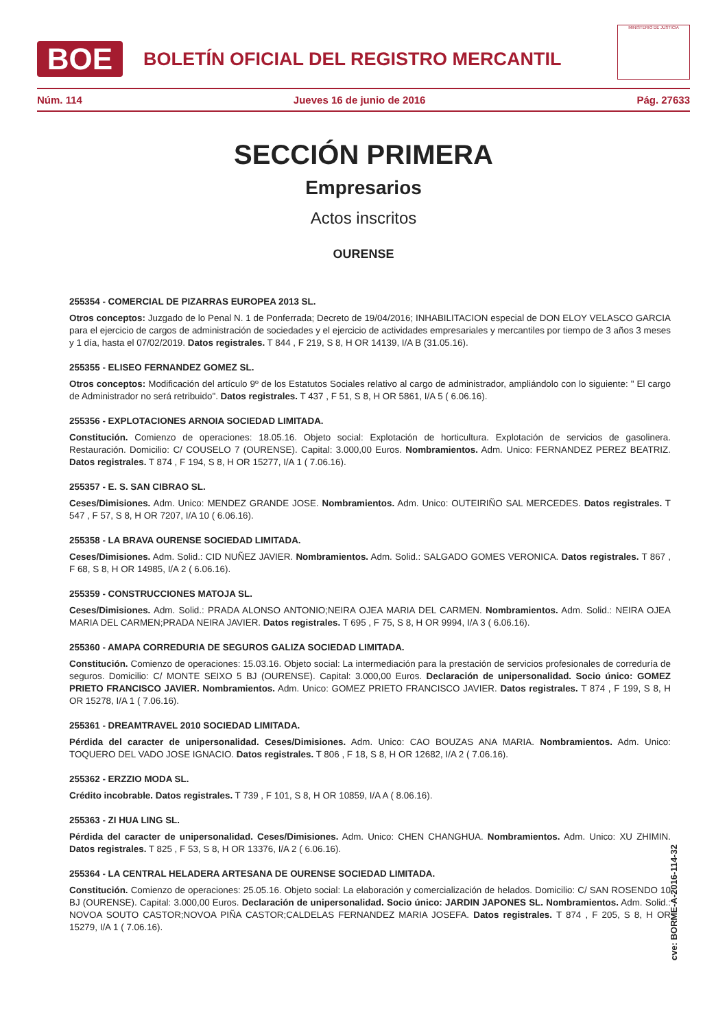BOE
BOLETÍN OFICIAL DEL REGISTRO MERCANTIL
MINISTERIO DE JUSTICIA
Núm. 114 Jueves 16 de junio de 2016 Pág. 27633
SECCIÓN PRIMERA
Empresarios
Actos inscritos
OURENSE
255354 - COMERCIAL DE PIZARRAS EUROPEA 2013 SL.
Otros conceptos: Juzgado de lo Penal N. 1 de Ponferrada; Decreto de 19/04/2016; INHABILITACION especial de DON ELOY VELASCO GARCIA para el ejercicio de cargos de administración de sociedades y el ejercicio de actividades empresariales y mercantiles por tiempo de 3 años 3 meses y 1 día, hasta el 07/02/2019. Datos registrales. T 844 , F 219, S 8, H OR 14139, I/A B (31.05.16).
255355 - ELISEO FERNANDEZ GOMEZ SL.
Otros conceptos: Modificación del artículo 9º de los Estatutos Sociales relativo al cargo de administrador, ampliándolo con lo siguiente: " El cargo de Administrador no será retribuido". Datos registrales. T 437 , F 51, S 8, H OR 5861, I/A 5 ( 6.06.16).
255356 - EXPLOTACIONES ARNOIA SOCIEDAD LIMITADA.
Constitución. Comienzo de operaciones: 18.05.16. Objeto social: Explotación de horticultura. Explotación de servicios de gasolinera. Restauración. Domicilio: C/ COUSELO 7 (OURENSE). Capital: 3.000,00 Euros. Nombramientos. Adm. Unico: FERNANDEZ PEREZ BEATRIZ. Datos registrales. T 874 , F 194, S 8, H OR 15277, I/A 1 ( 7.06.16).
255357 - E. S. SAN CIBRAO SL.
Ceses/Dimisiones. Adm. Unico: MENDEZ GRANDE JOSE. Nombramientos. Adm. Unico: OUTEIRIÑO SAL MERCEDES. Datos registrales. T 547 , F 57, S 8, H OR 7207, I/A 10 ( 6.06.16).
255358 - LA BRAVA OURENSE SOCIEDAD LIMITADA.
Ceses/Dimisiones. Adm. Solid.: CID NUÑEZ JAVIER. Nombramientos. Adm. Solid.: SALGADO GOMES VERONICA. Datos registrales. T 867 , F 68, S 8, H OR 14985, I/A 2 ( 6.06.16).
255359 - CONSTRUCCIONES MATOJA SL.
Ceses/Dimisiones. Adm. Solid.: PRADA ALONSO ANTONIO;NEIRA OJEA MARIA DEL CARMEN. Nombramientos. Adm. Solid.: NEIRA OJEA MARIA DEL CARMEN;PRADA NEIRA JAVIER. Datos registrales. T 695 , F 75, S 8, H OR 9994, I/A 3 ( 6.06.16).
255360 - AMAPA CORREDURIA DE SEGUROS GALIZA SOCIEDAD LIMITADA.
Constitución. Comienzo de operaciones: 15.03.16. Objeto social: La intermediación para la prestación de servicios profesionales de correduría de seguros. Domicilio: C/ MONTE SEIXO 5 BJ (OURENSE). Capital: 3.000,00 Euros. Declaración de unipersonalidad. Socio único: GOMEZ PRIETO FRANCISCO JAVIER. Nombramientos. Adm. Unico: GOMEZ PRIETO FRANCISCO JAVIER. Datos registrales. T 874 , F 199, S 8, H OR 15278, I/A 1 ( 7.06.16).
255361 - DREAMTRAVEL 2010 SOCIEDAD LIMITADA.
Pérdida del caracter de unipersonalidad. Ceses/Dimisiones. Adm. Unico: CAO BOUZAS ANA MARIA. Nombramientos. Adm. Unico: TOQUERO DEL VADO JOSE IGNACIO. Datos registrales. T 806 , F 18, S 8, H OR 12682, I/A 2 ( 7.06.16).
255362 - ERZZIO MODA SL.
Crédito incobrable. Datos registrales. T 739 , F 101, S 8, H OR 10859, I/A A ( 8.06.16).
255363 - ZI HUA LING SL.
Pérdida del caracter de unipersonalidad. Ceses/Dimisiones. Adm. Unico: CHEN CHANGHUA. Nombramientos. Adm. Unico: XU ZHIMIN. Datos registrales. T 825 , F 53, S 8, H OR 13376, I/A 2 ( 6.06.16).
255364 - LA CENTRAL HELADERA ARTESANA DE OURENSE SOCIEDAD LIMITADA.
Constitución. Comienzo de operaciones: 25.05.16. Objeto social: La elaboración y comercialización de helados. Domicilio: C/ SAN ROSENDO 10 BJ (OURENSE). Capital: 3.000,00 Euros. Declaración de unipersonalidad. Socio único: JARDIN JAPONES SL. Nombramientos. Adm. Solid.: NOVOA SOUTO CASTOR;NOVOA PIÑA CASTOR;CALDELAS FERNANDEZ MARIA JOSEFA. Datos registrales. T 874 , F 205, S 8, H OR 15279, I/A 1 ( 7.06.16).
cve: BORME-A-2016-114-32